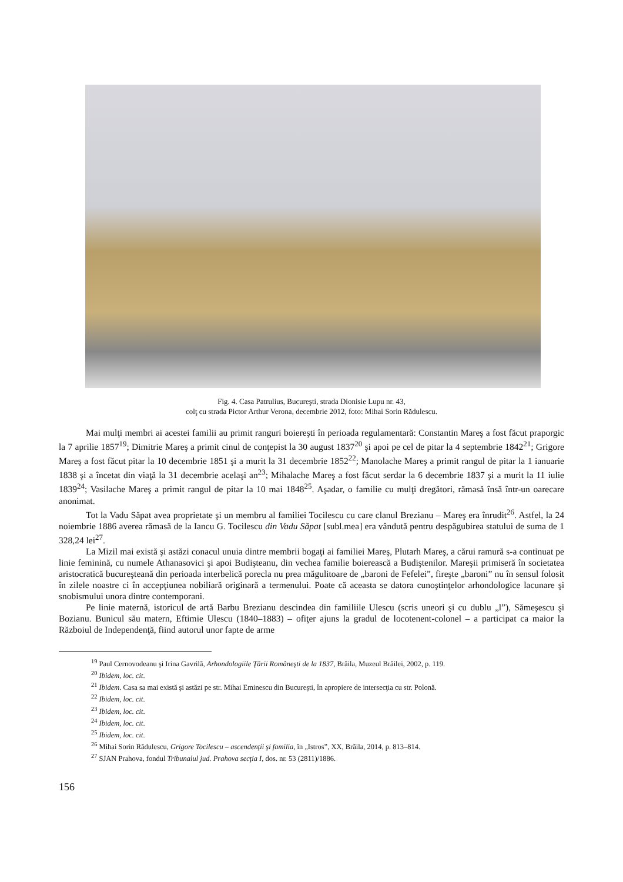Fig. 4. Casa Patrulius, Bucureşti, strada Dionisie Lupu nr. 43,
colţ cu strada Pictor Arthur Verona, decembrie 2012, foto: Mihai Sorin Rădulescu.
Mai mulţi membri ai acestei familii au primit ranguri boiereşti în perioada regulamentară: Constantin Mareş a fost făcut praporgic la 7 aprilie 1857<sup>19</sup>; Dimitrie Mareş a primit cinul de conţepist la 30 august 1837<sup>20</sup> şi apoi pe cel de pitar la 4 septembrie 1842<sup>21</sup>; Grigore Mareş a fost făcut pitar la 10 decembrie 1851 şi a murit la 31 decembrie 1852<sup>22</sup>; Manolache Mareş a primit rangul de pitar la 1 ianuarie 1838 şi a încetat din viaţă la 31 decembrie acelaşi an<sup>23</sup>; Mihalache Mareş a fost făcut serdar la 6 decembrie 1837 şi a murit la 11 iulie 1839<sup>24</sup>; Vasilache Mareş a primit rangul de pitar la 10 mai 1848<sup>25</sup>. Aşadar, o familie cu mulţi dregători, rămasă însă într-un oarecare anonimat.
Tot la Vadu Săpat avea proprietate şi un membru al familiei Tocilescu cu care clanul Brezianu – Mareş era înrudit<sup>26</sup>. Astfel, la 24 noiembrie 1886 averea rămasă de la Iancu G. Tocilescu din Vadu Săpat [subl.mea] era vândută pentru despăgubirea statului de suma de 1 328,24 lei<sup>27</sup>.
La Mizil mai există şi astăzi conacul unuia dintre membrii bogaţi ai familiei Mareş, Plutarh Mareş, a cărui ramură s-a continuat pe linie feminină, cu numele Athanasovici şi apoi Budişteanu, din vechea familie boierească a Budiştenilor. Mareşii primiseră în societatea aristocratică bucureşteană din perioada interbelică porecla nu prea măgulitoare de „baroni de Fefelei”, fireşte „baroni” nu în sensul folosit în zilele noastre ci în accepţiunea nobiliară originară a termenului. Poate că aceasta se datora cunoştinţelor arhondologice lacunare şi snobismului unora dintre contemporani.
Pe linie maternă, istoricul de artă Barbu Brezianu descindea din familiile Ulescu (scris uneori şi cu dublu „l”), Sămeşescu şi Bozianu. Bunicul său matern, Eftimie Ulescu (1840–1883) – ofiţer ajuns la gradul de locotenent-colonel – a participat ca maior la Războiul de Independenţă, fiind autorul unor fapte de arme
<sup>19</sup> Paul Cernovodeanu şi Irina Gavrilă, Arhondologiile Ţării Româneşti de la 1837, Brăila, Muzeul Brăilei, 2002, p. 119.
<sup>20</sup> Ibidem, loc. cit.
<sup>21</sup> Ibidem. Casa sa mai există şi astăzi pe str. Mihai Eminescu din Bucureşti, în apropiere de intersecţia cu str. Polonă.
<sup>22</sup> Ibidem, loc. cit.
<sup>23</sup> Ibidem, loc. cit.
<sup>24</sup> Ibidem, loc. cit.
<sup>25</sup> Ibidem, loc. cit.
<sup>26</sup> Mihai Sorin Rădulescu, Grigore Tocilescu – ascendenţii şi familia, în „Istros”, XX, Brăila, 2014, p. 813–814.
<sup>27</sup> SJAN Prahova, fondul Tribunalul jud. Prahova secţia I, dos. nr. 53 (2811)/1886.
156